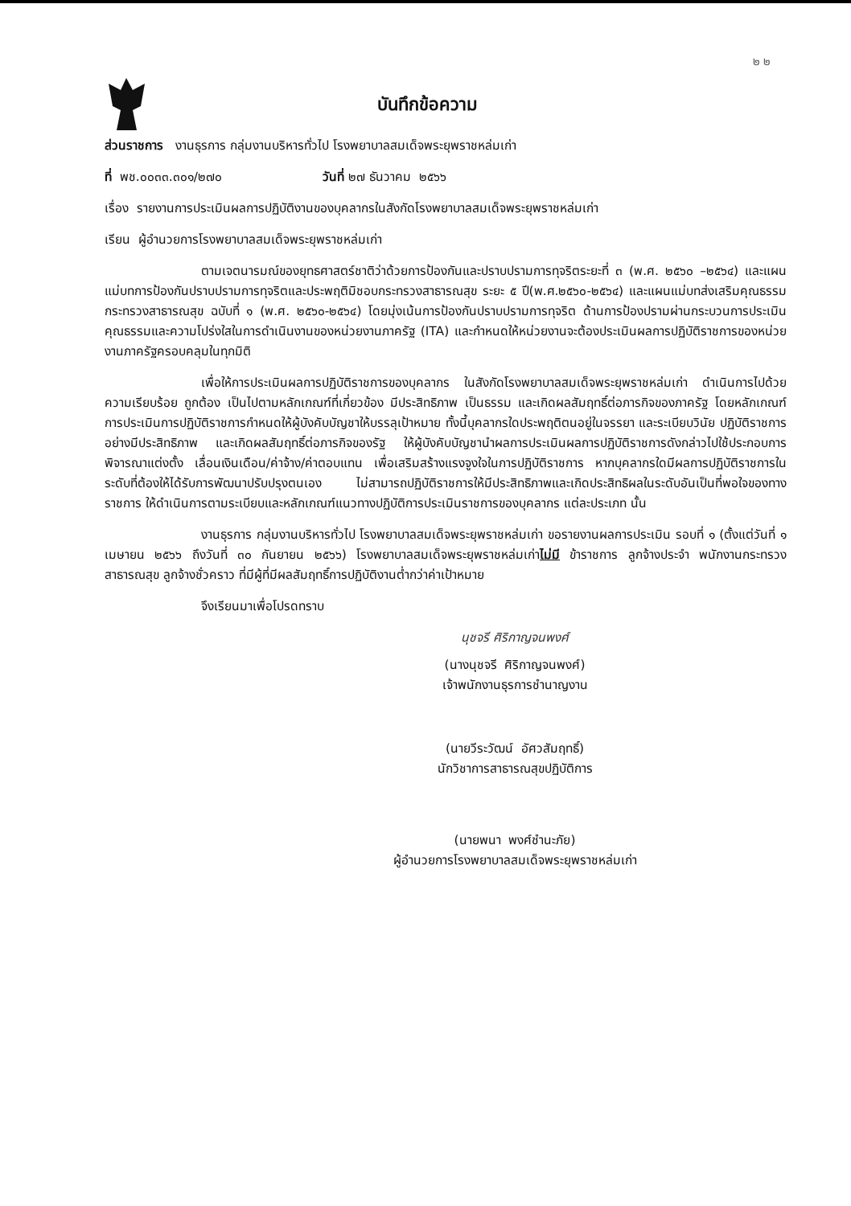๒ ๒
บันทึกข้อความ
ส่วนราชการ งานธุรการ กลุ่มงานบริหารทั่วไป โรงพยาบาลสมเด็จพระยุพราชหล่มเก่า
ที่ พช.๐๐๓๓.๓๐๑/๒๗๐ วันที่ ๒๗ ธันวาคม ๒๕๖๖
เรื่อง รายงานการประเมินผลการปฏิบัติงานของบุคลากรในสังกัดโรงพยาบาลสมเด็จพระยุพราชหล่มเก่า
เรียน ผู้อำนวยการโรงพยาบาลสมเด็จพระยุพราชหล่มเก่า
ตามเจตนารมณ์ของยุทธศาสตร์ชาติว่าด้วยการป้องกันและปราบปรามการทุจริตระยะที่ ๓ (พ.ศ. ๒๕๖๐ –๒๕๖๔) และแผนแม่บทการป้องกันปราบปรามการทุจริตและประพฤติมิชอบกระทรวงสาธารณสุข ระยะ ๕ ปี(พ.ศ.๒๕๖๐-๒๕๖๔) และแผนแม่บทส่งเสริมคุณธรรม กระทรวงสาธารณสุข ฉบับที่ ๑ (พ.ศ. ๒๕๖๐-๒๕๖๔) โดยมุ่งเน้นการป้องกันปราบปรามการทุจริต ด้านการป้องปรามผ่านกระบวนการประเมินคุณธรรมและความโปร่งใสในการดำเนินงานของหน่วยงานภาครัฐ (ITA) และกำหนดให้หน่วยงานจะต้องประเมินผลการปฏิบัติราชการของหน่วยงานภาครัฐครอบคลุมในทุกมิติ
เพื่อให้การประเมินผลการปฏิบัติราชการของบุคลากร ในสังกัดโรงพยาบาลสมเด็จพระยุพราชหล่มเก่า ดำเนินการไปด้วยความเรียบร้อย ถูกต้อง เป็นไปตามหลักเกณฑ์ที่เกี่ยวข้อง มีประสิทธิภาพ เป็นธรรม และเกิดผลสัมฤทธิ์ต่อภารกิจของภาครัฐ โดยหลักเกณฑ์การประเมินการปฏิบัติราชการกำหนดให้ผู้บังคับบัญชาให้บรรลุเป้าหมาย ทั้งนี้บุคลากรใดประพฤติตนอยู่ในจรรยา และระเบียบวินัย ปฏิบัติราชการอย่างมีประสิทธิภาพ และเกิดผลสัมฤทธิ์ต่อภารกิจของรัฐ ให้ผู้บังคับบัญชานำผลการประเมินผลการปฏิบัติราชการดังกล่าวไปใช้ประกอบการพิจารณาแต่งตั้ง เลื่อนเงินเดือน/ค่าจ้าง/ค่าตอบแทน เพื่อเสริมสร้างแรงจูงใจในการปฏิบัติราชการ หากบุคลากรใดมีผลการปฏิบัติราชการในระดับที่ต้องให้ได้รับการพัฒนาปรับปรุงตนเอง ไม่สามารถปฏิบัติราชการให้มีประสิทธิภาพและเกิดประสิทธิผลในระดับอันเป็นที่พอใจของทางราชการ ให้ดำเนินการตามระเบียบและหลักเกณฑ์แนวทางปฏิบัติการประเมินราชการของบุคลากร แต่ละประเภท นั้น
งานธุรการ กลุ่มงานบริหารทั่วไป โรงพยาบาลสมเด็จพระยุพราชหล่มเก่า ขอรายงานผลการประเมิน รอบที่ ๑ (ตั้งแต่วันที่ ๑ เมษายน ๒๕๖๖ ถึงวันที่ ๓๐ กันยายน ๒๕๖๖) โรงพยาบาลสมเด็จพระยุพราชหล่มเก่าไม่มี ข้าราชการ ลูกจ้างประจำ พนักงานกระทรวงสาธารณสุข ลูกจ้างชั่วคราว ที่มีผู้ที่มีผลสัมฤทธิ์การปฏิบัติงานต่ำกว่าค่าเป้าหมาย
จึงเรียนมาเพื่อโปรดทราบ
นุชจรี ศิริกาญจนพงศ์
(นางนุชจรี ศิริกาญจนพงศ์)
เจ้าพนักงานธุรการชำนาญงาน
(นายวีระวัฒน์ อัศวสัมฤทธิ์)
นักวิชาการสาธารณสุขปฏิบัติการ
(นายพนา พงศ์ชำนะภัย)
ผู้อำนวยการโรงพยาบาลสมเด็จพระยุพราชหล่มเก่า